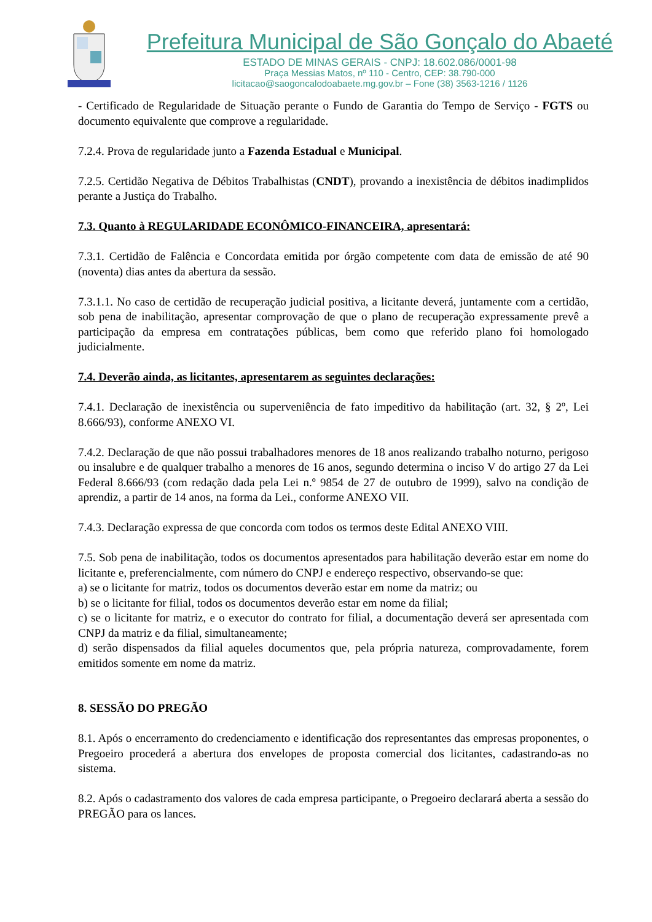Prefeitura Municipal de São Gonçalo do Abaeté
ESTADO DE MINAS GERAIS - CNPJ: 18.602.086/0001-98
Praça Messias Matos, nº 110 - Centro, CEP: 38.790-000
licitacao@saogoncalodoabaete.mg.gov.br – Fone (38) 3563-1216 / 1126
- Certificado de Regularidade de Situação perante o Fundo de Garantia do Tempo de Serviço - FGTS ou documento equivalente que comprove a regularidade.
7.2.4. Prova de regularidade junto a Fazenda Estadual e Municipal.
7.2.5. Certidão Negativa de Débitos Trabalhistas (CNDT), provando a inexistência de débitos inadimplidos perante a Justiça do Trabalho.
7.3. Quanto à REGULARIDADE ECONÔMICO-FINANCEIRA, apresentará:
7.3.1. Certidão de Falência e Concordata emitida por órgão competente com data de emissão de até 90 (noventa) dias antes da abertura da sessão.
7.3.1.1. No caso de certidão de recuperação judicial positiva, a licitante deverá, juntamente com a certidão, sob pena de inabilitação, apresentar comprovação de que o plano de recuperação expressamente prevê a participação da empresa em contratações públicas, bem como que referido plano foi homologado judicialmente.
7.4. Deverão ainda, as licitantes, apresentarem as seguintes declarações:
7.4.1. Declaração de inexistência ou superveniência de fato impeditivo da habilitação (art. 32, § 2º, Lei 8.666/93), conforme ANEXO VI.
7.4.2. Declaração de que não possui trabalhadores menores de 18 anos realizando trabalho noturno, perigoso ou insalubre e de qualquer trabalho a menores de 16 anos, segundo determina o inciso V do artigo 27 da Lei Federal 8.666/93 (com redação dada pela Lei n.º 9854 de 27 de outubro de 1999), salvo na condição de aprendiz, a partir de 14 anos, na forma da Lei., conforme ANEXO VII.
7.4.3. Declaração expressa de que concorda com todos os termos deste Edital ANEXO VIII.
7.5. Sob pena de inabilitação, todos os documentos apresentados para habilitação deverão estar em nome do licitante e, preferencialmente, com número do CNPJ e endereço respectivo, observando-se que:
a) se o licitante for matriz, todos os documentos deverão estar em nome da matriz; ou
b) se o licitante for filial, todos os documentos deverão estar em nome da filial;
c) se o licitante for matriz, e o executor do contrato for filial, a documentação deverá ser apresentada com CNPJ da matriz e da filial, simultaneamente;
d) serão dispensados da filial aqueles documentos que, pela própria natureza, comprovadamente, forem emitidos somente em nome da matriz.
8. SESSÃO DO PREGÃO
8.1. Após o encerramento do credenciamento e identificação dos representantes das empresas proponentes, o Pregoeiro procederá a abertura dos envelopes de proposta comercial dos licitantes, cadastrando-as no sistema.
8.2. Após o cadastramento dos valores de cada empresa participante, o Pregoeiro declarará aberta a sessão do PREGÃO para os lances.